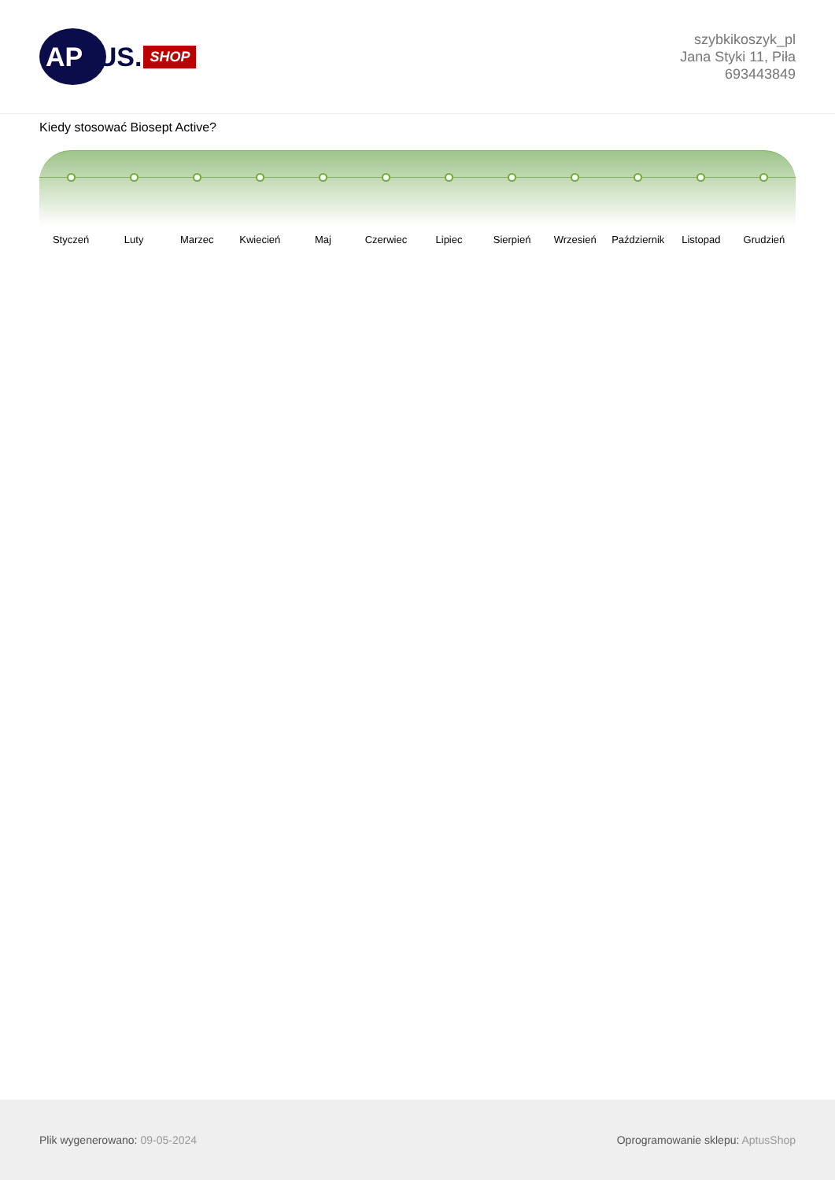AP
TUS. SHOP
szybkikoszyk_pl
Jana Styki 11, Piła
693443849
Kiedy stosować Biosept Active?
Styczeń Luty Marzec Kwiecień Maj Czerwiec Lipiec Sierpień Wrzesień Październik Listopad Grudzień
Plik wygenerowano: 09-05-2024 Oprogramowanie sklepu: AptusShop